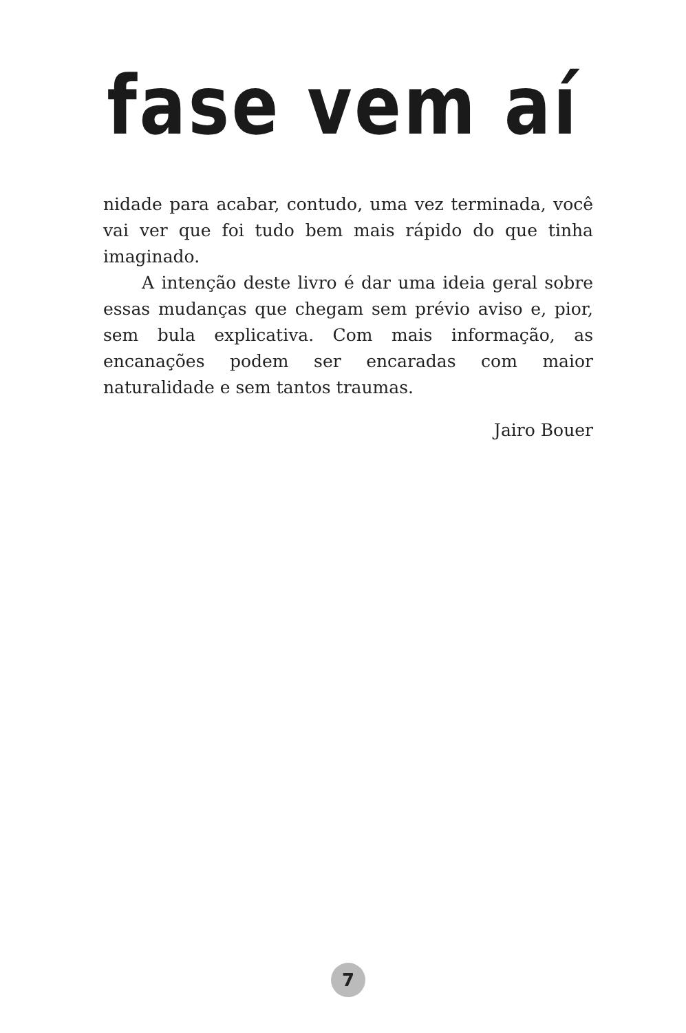fase vem aí
nidade para acabar, contudo, uma vez terminada, você vai ver que foi tudo bem mais rápido do que tinha imaginado.
A intenção deste livro é dar uma ideia geral sobre essas mudanças que chegam sem prévio aviso e, pior, sem bula explicativa. Com mais informação, as encanações podem ser encaradas com maior naturalidade e sem tantos traumas.
Jairo Bouer
7